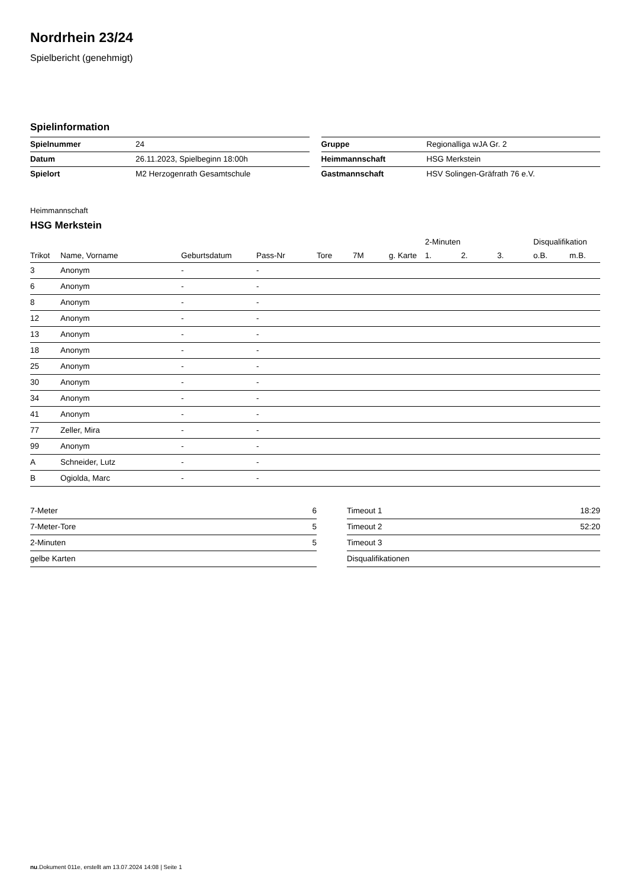Nordrhein 23/24
Spielbericht (genehmigt)
Spielinformation
| Spielnummer | 24 |
| Datum | 26.11.2023, Spielbeginn 18:00h |
| Spielort | M2 Herzogenrath Gesamtschule |
| Gruppe | Regionalliga wJA Gr. 2 |
| Heimmannschaft | HSG Merkstein |
| Gastmannschaft | HSV Solingen-Gräfrath 76 e.V. |
Heimmannschaft
HSG Merkstein
| | | | | | | | 2-Minuten | | | Disqualifikation | |
| --- | --- | --- | --- | --- | --- | --- | --- | --- | --- | --- | --- |
| Trikot | Name, Vorname | Geburtsdatum | Pass-Nr | Tore | 7M | g. Karte | 1. | 2. | 3. | o.B. | m.B. |
| 3 | Anonym | - | - | | | | | | | | |
| 6 | Anonym | - | - | | | | | | | | |
| 8 | Anonym | - | - | | | | | | | | |
| 12 | Anonym | - | - | | | | | | | | |
| 13 | Anonym | - | - | | | | | | | | |
| 18 | Anonym | - | - | | | | | | | | |
| 25 | Anonym | - | - | | | | | | | | |
| 30 | Anonym | - | - | | | | | | | | |
| 34 | Anonym | - | - | | | | | | | | |
| 41 | Anonym | - | - | | | | | | | | |
| 77 | Zeller, Mira | - | - | | | | | | | | |
| 99 | Anonym | - | - | | | | | | | | |
| A | Schneider, Lutz | - | - | | | | | | | | |
| B | Ogiolda, Marc | - | - | | | | | | | | |
| 7-Meter | 6 |
| 7-Meter-Tore | 5 |
| 2-Minuten | 5 |
| gelbe Karten | |
| Timeout 1 | 18:29 |
| Timeout 2 | 52:20 |
| Timeout 3 | |
| Disqualifikationen | |
nu.Dokument 011e, erstellt am 13.07.2024 14:08 | Seite 1